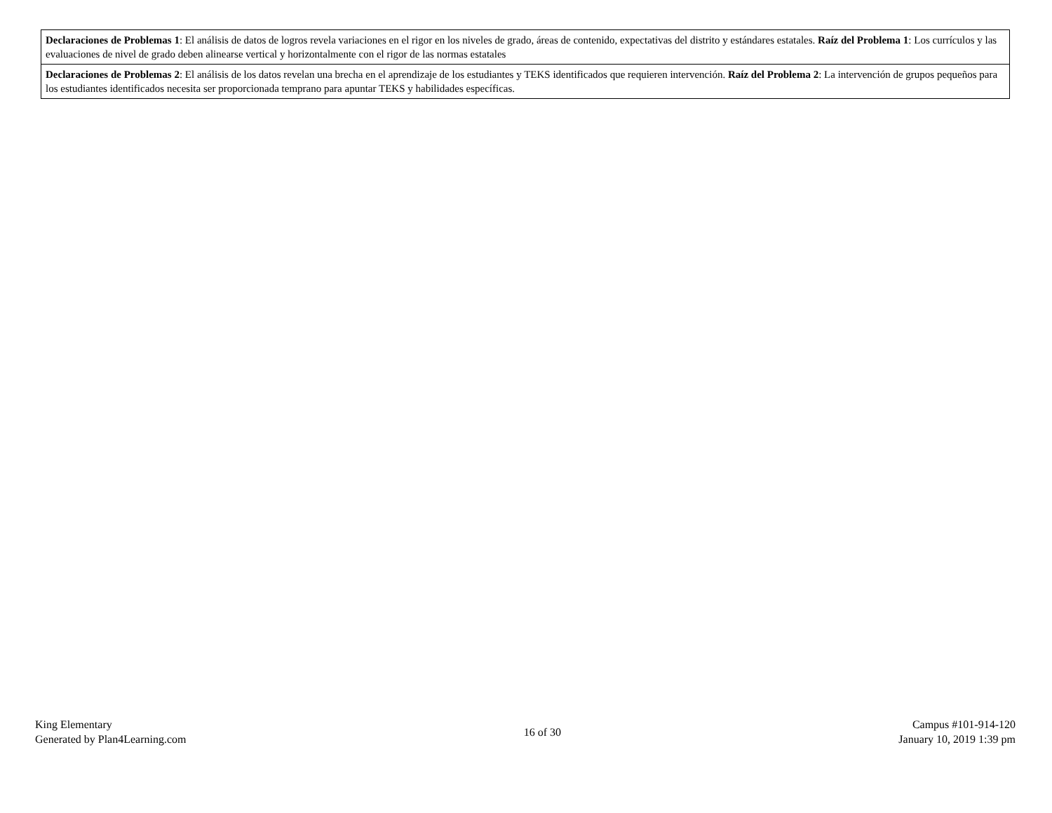| Declaraciones de Problemas 1 : El análisis de datos de logros revela variaciones en el rigor en los niveles de grado, áreas de contenido, expectativas del distrito y estándares estatales. Raíz del Problema 1 : Los currículos y las evaluaciones de nivel de grado deben alinearse vertical y horizontalmente con el rigor de las normas estatales |
| Declaraciones de Problemas 2 : El análisis de los datos revelan una brecha en el aprendizaje de los estudiantes y TEKS identificados que requieren intervención. Raíz del Problema 2 : La intervención de grupos pequeños para los estudiantes identificados necesita ser proporcionada temprano para apuntar TEKS y habilidades específicas. |
King Elementary
Generated by Plan4Learning.com
16 of 30
Campus #101-914-120
January 10, 2019 1:39 pm